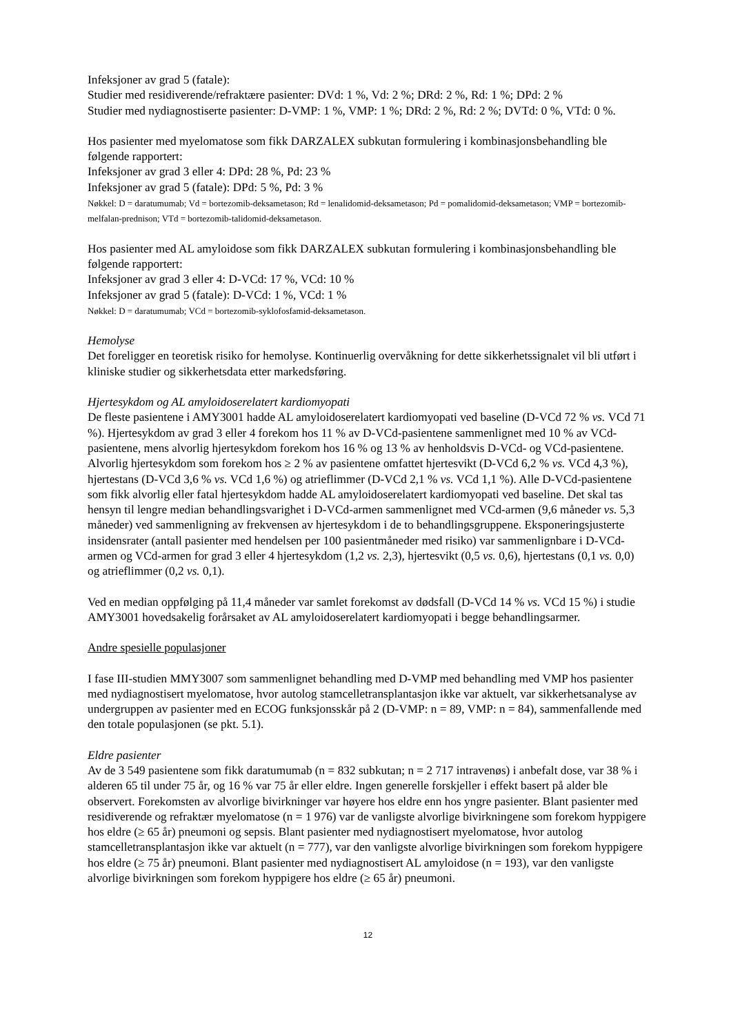Infeksjoner av grad 5 (fatale):
Studier med residiverende/refraktære pasienter: DVd: 1 %, Vd: 2 %; DRd: 2 %, Rd: 1 %; DPd: 2 %
Studier med nydiagnostiserte pasienter: D-VMP: 1 %, VMP: 1 %; DRd: 2 %, Rd: 2 %; DVTd: 0 %, VTd: 0 %.
Hos pasienter med myelomatose som fikk DARZALEX subkutan formulering i kombinasjonsbehandling ble følgende rapportert:
Infeksjoner av grad 3 eller 4: DPd: 28 %, Pd: 23 %
Infeksjoner av grad 5 (fatale): DPd: 5 %, Pd: 3 %
Nøkkel: D = daratumumab; Vd = bortezomib-deksametason; Rd = lenalidomid-deksametason; Pd = pomalidomid-deksametason; VMP = bortezomib-melfalan-prednison; VTd = bortezomib-talidomid-deksametason.
Hos pasienter med AL amyloidose som fikk DARZALEX subkutan formulering i kombinasjonsbehandling ble følgende rapportert:
Infeksjoner av grad 3 eller 4: D-VCd: 17 %, VCd: 10 %
Infeksjoner av grad 5 (fatale): D-VCd: 1 %, VCd: 1 %
Nøkkel: D = daratumumab; VCd = bortezomib-syklofosfamid-deksametason.
Hemolyse
Det foreligger en teoretisk risiko for hemolyse. Kontinuerlig overvåkning for dette sikkerhetssignalet vil bli utført i kliniske studier og sikkerhetsdata etter markedsføring.
Hjertesykdom og AL amyloidoserelatert kardiomyopati
De fleste pasientene i AMY3001 hadde AL amyloidoserelatert kardiomyopati ved baseline (D-VCd 72 % vs. VCd 71 %). Hjertesykdom av grad 3 eller 4 forekom hos 11 % av D-VCd-pasientene sammenlignet med 10 % av VCd-pasientene, mens alvorlig hjertesykdom forekom hos 16 % og 13 % av henholdsvis D-VCd- og VCd-pasientene. Alvorlig hjertesykdom som forekom hos ≥ 2 % av pasientene omfattet hjertesvikt (D-VCd 6,2 % vs. VCd 4,3 %), hjertestans (D-VCd 3,6 % vs. VCd 1,6 %) og atrieflimmer (D-VCd 2,1 % vs. VCd 1,1 %). Alle D-VCd-pasientene som fikk alvorlig eller fatal hjertesykdom hadde AL amyloidoserelatert kardiomyopati ved baseline. Det skal tas hensyn til lengre median behandlingsvarighet i D-VCd-armen sammenlignet med VCd-armen (9,6 måneder vs. 5,3 måneder) ved sammenligning av frekvensen av hjertesykdom i de to behandlingsgruppene. Eksponeringsjusterte insidensrater (antall pasienter med hendelsen per 100 pasientmåneder med risiko) var sammenlignbare i D-VCd-armen og VCd-armen for grad 3 eller 4 hjertesykdom (1,2 vs. 2,3), hjertesvikt (0,5 vs. 0,6), hjertestans (0,1 vs. 0,0) og atrieflimmer (0,2 vs. 0,1).
Ved en median oppfølging på 11,4 måneder var samlet forekomst av dødsfall (D-VCd 14 % vs. VCd 15 %) i studie AMY3001 hovedsakelig forårsaket av AL amyloidoserelatert kardiomyopati i begge behandlingsarmer.
Andre spesielle populasjoner
I fase III-studien MMY3007 som sammenlignet behandling med D-VMP med behandling med VMP hos pasienter med nydiagnostisert myelomatose, hvor autolog stamcelletransplantasjon ikke var aktuelt, var sikkerhetsanalyse av undergruppen av pasienter med en ECOG funksjonsskår på 2 (D-VMP: n = 89, VMP: n = 84), sammenfallende med den totale populasjonen (se pkt. 5.1).
Eldre pasienter
Av de 3 549 pasientene som fikk daratumumab (n = 832 subkutan; n = 2 717 intravenøs) i anbefalt dose, var 38 % i alderen 65 til under 75 år, og 16 % var 75 år eller eldre. Ingen generelle forskjeller i effekt basert på alder ble observert. Forekomsten av alvorlige bivirkninger var høyere hos eldre enn hos yngre pasienter. Blant pasienter med residiverende og refraktær myelomatose (n = 1 976) var de vanligste alvorlige bivirkningene som forekom hyppigere hos eldre (≥ 65 år) pneumoni og sepsis. Blant pasienter med nydiagnostisert myelomatose, hvor autolog stamcelletransplantasjon ikke var aktuelt (n = 777), var den vanligste alvorlige bivirkningen som forekom hyppigere hos eldre (≥ 75 år) pneumoni. Blant pasienter med nydiagnostisert AL amyloidose (n = 193), var den vanligste alvorlige bivirkningen som forekom hyppigere hos eldre (≥ 65 år) pneumoni.
12